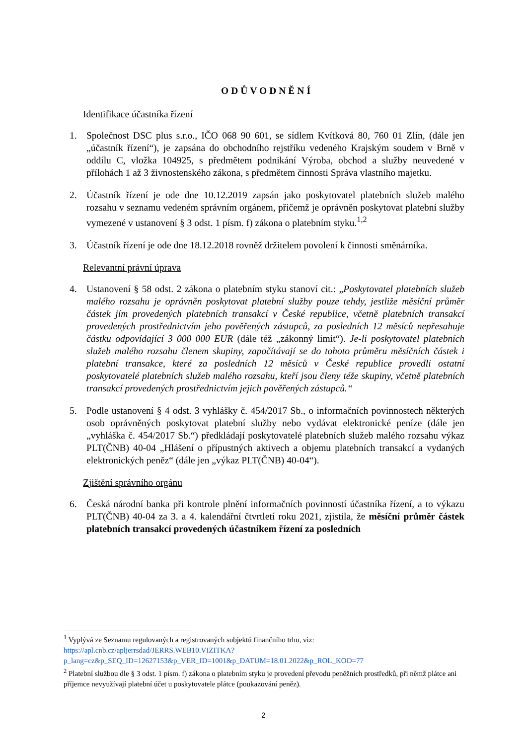ODŮVODNĚNÍ
Identifikace účastníka řízení
1. Společnost DSC plus s.r.o., IČO 068 90 601, se sídlem Kvítková 80, 760 01 Zlín, (dále jen „účastník řízení“), je zapsána do obchodního rejstříku vedeného Krajským soudem v Brně v oddílu C, vložka 104925, s předmětem podnikání Výroba, obchod a služby neuvedené v přílohách 1 až 3 živnostenského zákona, s předmětem činnosti Správa vlastního majetku.
2. Účastník řízení je ode dne 10.12.2019 zapsán jako poskytovatel platebních služeb malého rozsahu v seznamu vedeném správním orgánem, přičemž je oprávněn poskytovat platební služby vymezené v ustanovení § 3 odst. 1 písm. f) zákona o platebním styku.<sup>1,2</sup>
3. Účastník řízení je ode dne 18.12.2018 rovněž držitelem povolení k činnosti směnárníka.
Relevantní právní úprava
4. Ustanovení § 58 odst. 2 zákona o platebním styku stanoví cit.: „Poskytovatel platebních služeb malého rozsahu je oprávněn poskytovat platební služby pouze tehdy, jestliže měsíční průměr částek jím provedených platebních transakcí v České republice, včetně platebních transakcí provedených prostřednictvím jeho pověřených zástupců, za posledních 12 měsíců nepřesahuje částku odpovídající 3 000 000 EUR (dále též „zákonný limit“). Je-li poskytovatel platebních služeb malého rozsahu členem skupiny, započítávají se do tohoto průměru měsíčních částek i platební transakce, které za posledních 12 měsíců v České republice provedli ostatní poskytovatelé platebních služeb malého rozsahu, kteří jsou členy téže skupiny, včetně platebních transakcí provedených prostřednictvím jejich pověřených zástupců.“
5. Podle ustanovení § 4 odst. 3 vyhlášky č. 454/2017 Sb., o informačních povinnostech některých osob oprávněných poskytovat platební služby nebo vydávat elektronické peníze (dále jen „vyhláška č. 454/2017 Sb.“) předkládají poskytovatelé platebních služeb malého rozsahu výkaz PLT(ČNB) 40-04 „Hlášení o přípustných aktivech a objemu platebních transakcí a vydaných elektronických peněz“ (dále jen „výkaz PLT(ČNB) 40-04“).
Zjištění správního orgánu
6. Česká národní banka při kontrole plnění informačních povinností účastníka řízení, a to výkazu PLT(ČNB) 40-04 za 3. a 4. kalendářní čtvrtletí roku 2021, zjistila, že měsíční průměr částek platebních transakcí provedených účastníkem řízení za posledních
<sup>1</sup> Vyplývá ze Seznamu regulovaných a registrovaných subjektů finančního trhu, viz: https://apl.cnb.cz/apljerrsdad/JERRS.WEB10.VIZITKA?p_lang=cz&p_SEQ_ID=12627153&p_VER_ID=1001&p_DATUM=18.01.2022&p_ROL_KOD=77
<sup>2</sup> Platební službou dle § 3 odst. 1 písm. f) zákona o platebním styku je provedení převodu peněžních prostředků, při němž plátce ani příjemce nevyužívají platební účet u poskytovatele plátce (poukazování peněz).
2